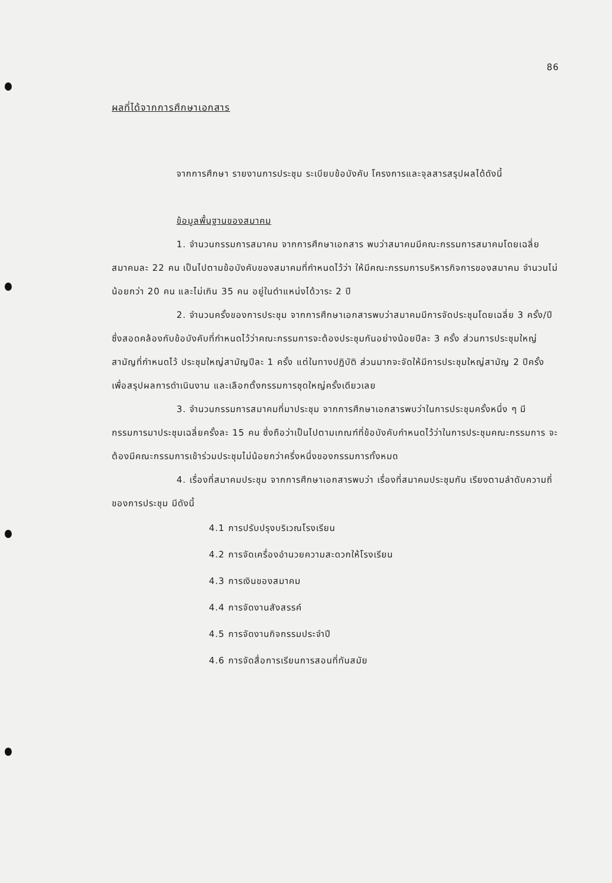86
ผลที่ได้จากการศึกษาเอกสาร
จากการศึกษา รายงานการประชุม ระเบียบข้อบังคับ โครงการและจุลสารสรุปผลได้ดังนี้
ข้อมูลพื้นฐานของสมาคม
1. จำนวนกรรมการสมาคม จากการศึกษาเอกสาร พบว่าสมาคมมีคณะกรรมการสมาคมโดยเฉลี่ยสมาคมละ 22 คน เป็นไปตามข้อบังคับของสมาคมที่กำหนดไว้ว่า ให้มีคณะกรรมการบริหารกิจการของสมาคม จำนวนไม่น้อยกว่า 20 คน และไม่เกิน 35 คน อยู่ในตำแหน่งได้วาระ 2 ปี
2. จำนวนครั้งของการประชุม จากการศึกษาเอกสารพบว่าสมาคมมีการจัดประชุมโดยเฉลี่ย 3 ครั้ง/ปี ซึ่งสอดคล้องกับข้อบังคับที่กำหนดไว้ว่าคณะกรรมการจะต้องประชุมกันอย่างน้อยปีละ 3 ครั้ง ส่วนการประชุมใหญ่สามัญที่กำหนดไว้ ประชุมใหญ่สามัญปีละ 1 ครั้ง แต่ในทางปฏิบัติ ส่วนมากจะจัดให้มีการประชุมใหญ่สามัญ 2 ปีครั้ง เพื่อสรุปผลการดำเนินงาน และเลือกตั้งกรรมการชุดใหญ่ครั้งเดียวเลย
3. จำนวนกรรมการสมาคมที่มาประชุม จากการศึกษาเอกสารพบว่าในการประชุมครั้งหนึ่ง ๆ มีกรรมการมาประชุมเฉลี่ยครั้งละ 15 คน ซึ่งถือว่าเป็นไปตามเกณฑ์ที่ข้อบังคับกำหนดไว้ว่าในการประชุมคณะกรรมการ จะต้องมีคณะกรรมการเข้าร่วมประชุมไม่น้อยกว่าครึ่งหนึ่งของกรรมการทั้งหมด
4. เรื่องที่สมาคมประชุม จากการศึกษาเอกสารพบว่า เรื่องที่สมาคมประชุมกัน เรียงตามลำดับความถี่ของการประชุม มีดังนี้
4.1 การปรับปรุงบริเวณโรงเรียน
4.2 การจัดเครื่องอำนวยความสะดวกให้โรงเรียน
4.3 การเงินของสมาคม
4.4 การจัดงานสังสรรค์
4.5 การจัดงานกิจกรรมประจำปี
4.6 การจัดสื่อการเรียนการสอนที่ทันสมัย